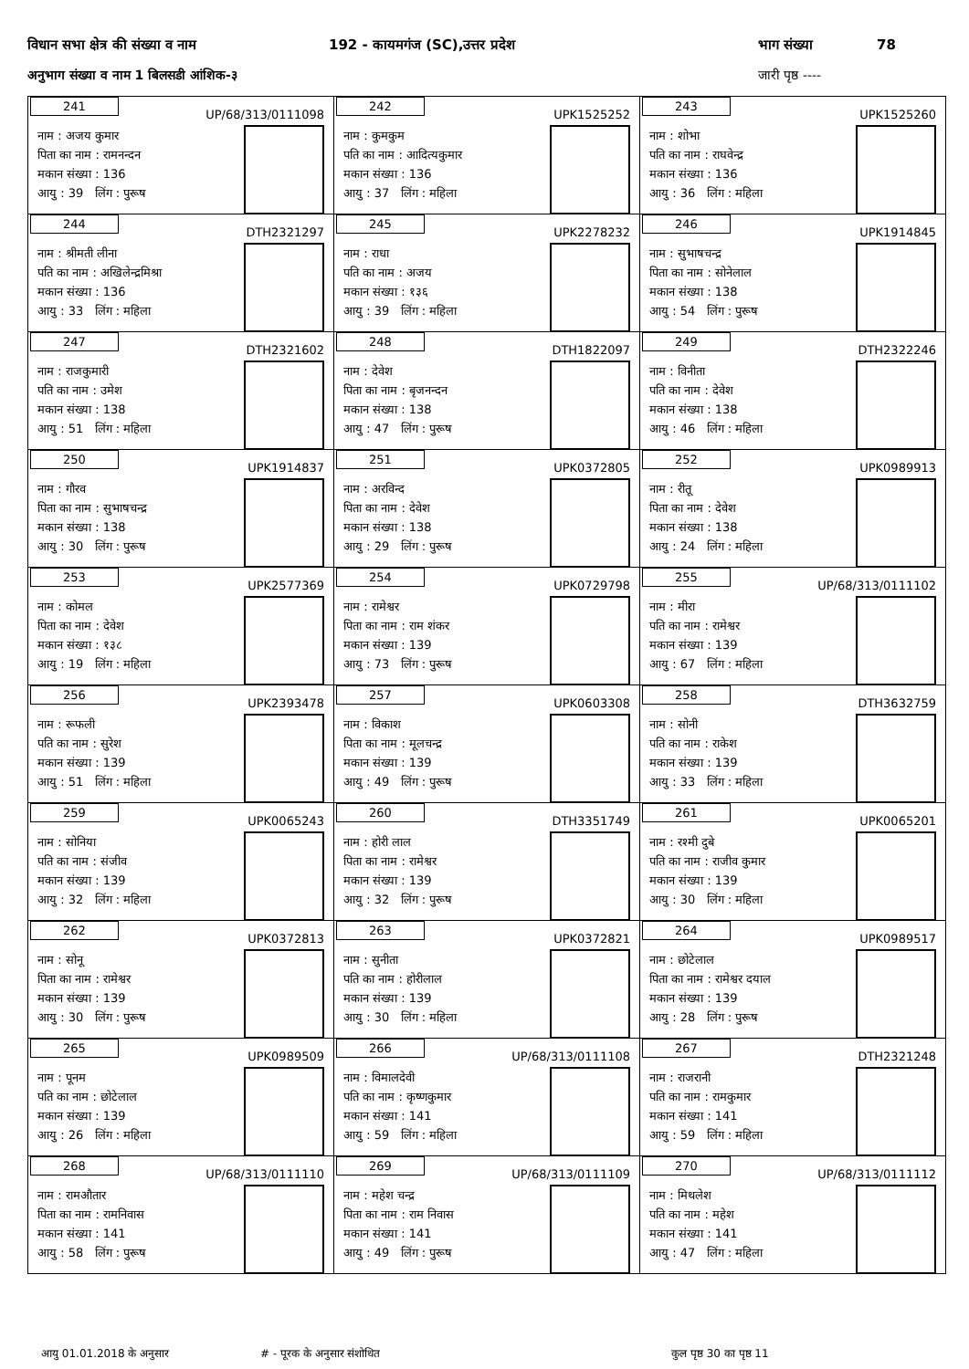विधान सभा क्षेत्र की संख्या व नाम 192 - कायमगंज (SC),उत्तर प्रदेश भाग संख्या 78
अनुभाग संख्या व नाम 1 बिलसडी आंशिक-३ जारी पृष्ठ ----
| 241 UP/68/313/0111098 नाम : अजय कुमार पिता का नाम : रामनन्दन मकान संख्या : 136 आयु : 39 लिंग : पुरूष | 242 UPK1525252 नाम : कुमकुम पति का नाम : आदित्यकुमार मकान संख्या : 136 आयु : 37 लिंग : महिला | 243 UPK1525260 नाम : शोभा पति का नाम : राघवेन्द्र मकान संख्या : 136 आयु : 36 लिंग : महिला |
| 244 DTH2321297 नाम : श्रीमती लीना पति का नाम : अखिलेन्द्रमिश्रा मकान संख्या : 136 आयु : 33 लिंग : महिला | 245 UPK2278232 नाम : राधा पति का नाम : अजय मकान संख्या : १३६ आयु : 39 लिंग : महिला | 246 UPK1914845 नाम : सुभाषचन्द्र पिता का नाम : सोनेलाल मकान संख्या : 138 आयु : 54 लिंग : पुरूष |
| 247 DTH2321602 नाम : राजकुमारी पति का नाम : उमेश मकान संख्या : 138 आयु : 51 लिंग : महिला | 248 DTH1822097 नाम : देवेश पिता का नाम : बृजनन्दन मकान संख्या : 138 आयु : 47 लिंग : पुरूष | 249 DTH2322246 नाम : विनीता पति का नाम : देवेश मकान संख्या : 138 आयु : 46 लिंग : महिला |
| 250 UPK1914837 नाम : गौरव पिता का नाम : सुभाषचन्द्र मकान संख्या : 138 आयु : 30 लिंग : पुरूष | 251 UPK0372805 नाम : अरविन्द पिता का नाम : देवेश मकान संख्या : 138 आयु : 29 लिंग : पुरूष | 252 UPK0989913 नाम : रीतू पिता का नाम : देवेश मकान संख्या : 138 आयु : 24 लिंग : महिला |
| 253 UPK2577369 नाम : कोमल पिता का नाम : देवेश मकान संख्या : १३८ आयु : 19 लिंग : महिला | 254 UPK0729798 नाम : रामेश्वर पिता का नाम : राम शंकर मकान संख्या : 139 आयु : 73 लिंग : पुरूष | 255 UP/68/313/0111102 नाम : मीरा पति का नाम : रामेश्वर मकान संख्या : 139 आयु : 67 लिंग : महिला |
| 256 UPK2393478 नाम : रूफली पति का नाम : सुरेश मकान संख्या : 139 आयु : 51 लिंग : महिला | 257 UPK0603308 नाम : विकाश पिता का नाम : मूलचन्द्र मकान संख्या : 139 आयु : 49 लिंग : पुरूष | 258 DTH3632759 नाम : सोनी पति का नाम : राकेश मकान संख्या : 139 आयु : 33 लिंग : महिला |
| 259 UPK0065243 नाम : सोनिया पति का नाम : संजीव मकान संख्या : 139 आयु : 32 लिंग : महिला | 260 DTH3351749 नाम : होरी लाल पिता का नाम : रामेश्वर मकान संख्या : 139 आयु : 32 लिंग : पुरूष | 261 UPK0065201 नाम : रश्मी दुबे पति का नाम : राजीव कुमार मकान संख्या : 139 आयु : 30 लिंग : महिला |
| 262 UPK0372813 नाम : सोनू पिता का नाम : रामेश्वर मकान संख्या : 139 आयु : 30 लिंग : पुरूष | 263 UPK0372821 नाम : सुनीता पति का नाम : होरीलाल मकान संख्या : 139 आयु : 30 लिंग : महिला | 264 UPK0989517 नाम : छोटेलाल पिता का नाम : रामेश्वर दयाल मकान संख्या : 139 आयु : 28 लिंग : पुरूष |
| 265 UPK0989509 नाम : पूनम पति का नाम : छोटेलाल मकान संख्या : 139 आयु : 26 लिंग : महिला | 266 UP/68/313/0111108 नाम : विमालदेवी पति का नाम : कृष्णकुमार मकान संख्या : 141 आयु : 59 लिंग : महिला | 267 DTH2321248 नाम : राजरानी पति का नाम : रामकुमार मकान संख्या : 141 आयु : 59 लिंग : महिला |
| 268 UP/68/313/0111110 नाम : रामऔतार पिता का नाम : रामनिवास मकान संख्या : 141 आयु : 58 लिंग : पुरूष | 269 UP/68/313/0111109 नाम : महेश चन्द्र पिता का नाम : राम निवास मकान संख्या : 141 आयु : 49 लिंग : पुरूष | 270 UP/68/313/0111112 नाम : मिथलेश पति का नाम : महेश मकान संख्या : 141 आयु : 47 लिंग : महिला |
आयु 01.01.2018 के अनुसार # - पूरक के अनुसार संशोधित कुल पृष्ठ 30 का पृष्ठ 11